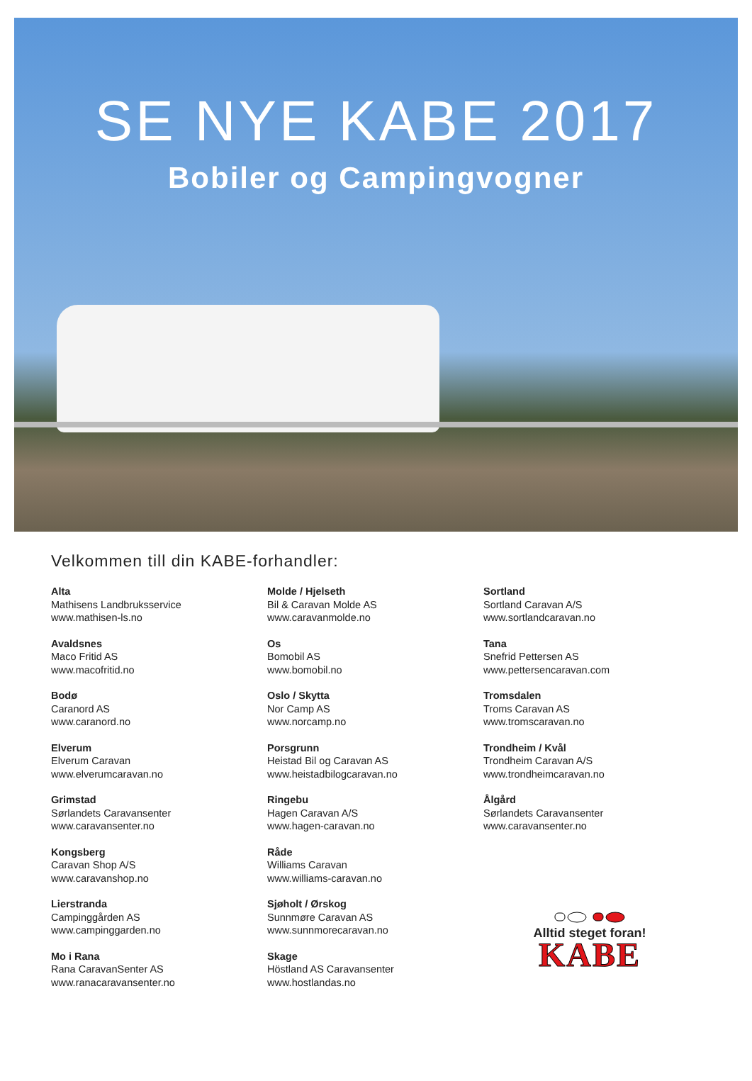SE NYE KABE 2017
Bobiler og Campingvogner
Velkommen till din KABE-forhandler:
Alta
Mathisens Landbruksservice
www.mathisen-ls.no
Avaldsnes
Maco Fritid AS
www.macofritid.no
Bodø
Caranord AS
www.caranord.no
Elverum
Elverum Caravan
www.elverumcaravan.no
Grimstad
Sørlandets Caravansenter
www.caravansenter.no
Kongsberg
Caravan Shop A/S
www.caravanshop.no
Lierstranda
Campinggården AS
www.campinggarden.no
Mo i Rana
Rana CaravanSenter AS
www.ranacaravansenter.no
Molde / Hjelseth
Bil & Caravan Molde AS
www.caravanmolde.no
Os
Bomobil AS
www.bomobil.no
Oslo / Skytta
Nor Camp AS
www.norcamp.no
Porsgrunn
Heistad Bil og Caravan AS
www.heistadbilogcaravan.no
Ringebu
Hagen Caravan A/S
www.hagen-caravan.no
Råde
Williams Caravan
www.williams-caravan.no
Sjøholt / Ørskog
Sunnmøre Caravan AS
www.sunnmorecaravan.no
Skage
Höstland AS Caravansenter
www.hostlandas.no
Sortland
Sortland Caravan A/S
www.sortlandcaravan.no
Tana
Snefrid Pettersen AS
www.pettersencaravan.com
Tromsdalen
Troms Caravan AS
www.tromscaravan.no
Trondheim / Kvål
Trondheim Caravan A/S
www.trondheimcaravan.no
Ålgård
Sørlandets Caravansenter
www.caravansenter.no
Alltid steget foran!
KABE